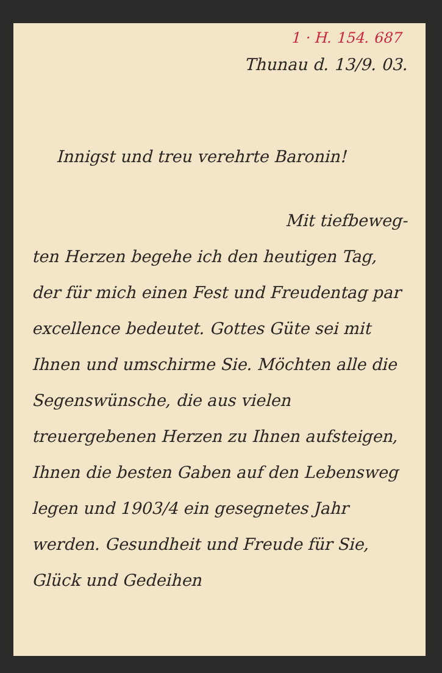1 · H. 154. 687
Thunau d. 13/9. 03.
Innigst und treu verehrte Baronin!
Mit tiefbeweg-
ten Herzen begehe ich den heutigen Tag, der für mich einen Fest und Freudentag par excellence bedeutet. Gottes Güte sei mit Ihnen und umschirme Sie. Möchten alle die Segenswünsche, die aus vielen treuergebenen Herzen zu Ihnen aufsteigen, Ihnen die besten Gaben auf den Lebensweg legen und 1903/4 ein gesegnetes Jahr werden. Gesundheit und Freude für Sie, Glück und Gedeihen